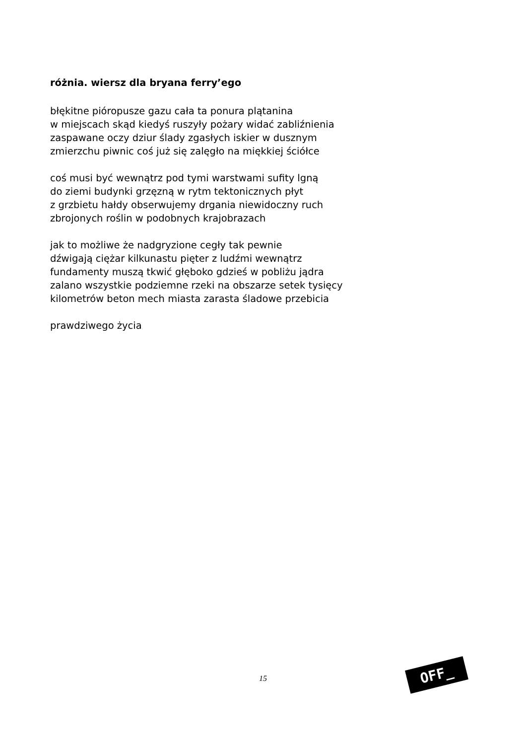różnia. wiersz dla bryana ferry’ego
błękitne pióropusze gazu cała ta ponura plątanina
w miejscach skąd kiedyś ruszyły pożary widać zabliźnienia
zaspawane oczy dziur ślady zgasłych iskier w dusznym
zmierzchu piwnic coś już się zalęgło na miękkiej ściółce
coś musi być wewnątrz pod tymi warstwami sufity lgną
do ziemi budynki grzęzną w rytm tektonicznych płyt
z grzbietu hałdy obserwujemy drgania niewidoczny ruch
zbrojonych roślin w podobnych krajobrazach
jak to możliwe że nadgryzione cegły tak pewnie
dźwigają ciężar kilkunastu pięter z ludźmi wewnątrz
fundamenty muszą tkwić głęboko gdzieś w pobliżu jądra
zalano wszystkie podziemne rzeki na obszarze setek tysięcy
kilometrów beton mech miasta zarasta śladowe przebicia
prawdziwego życia
15 OFF_